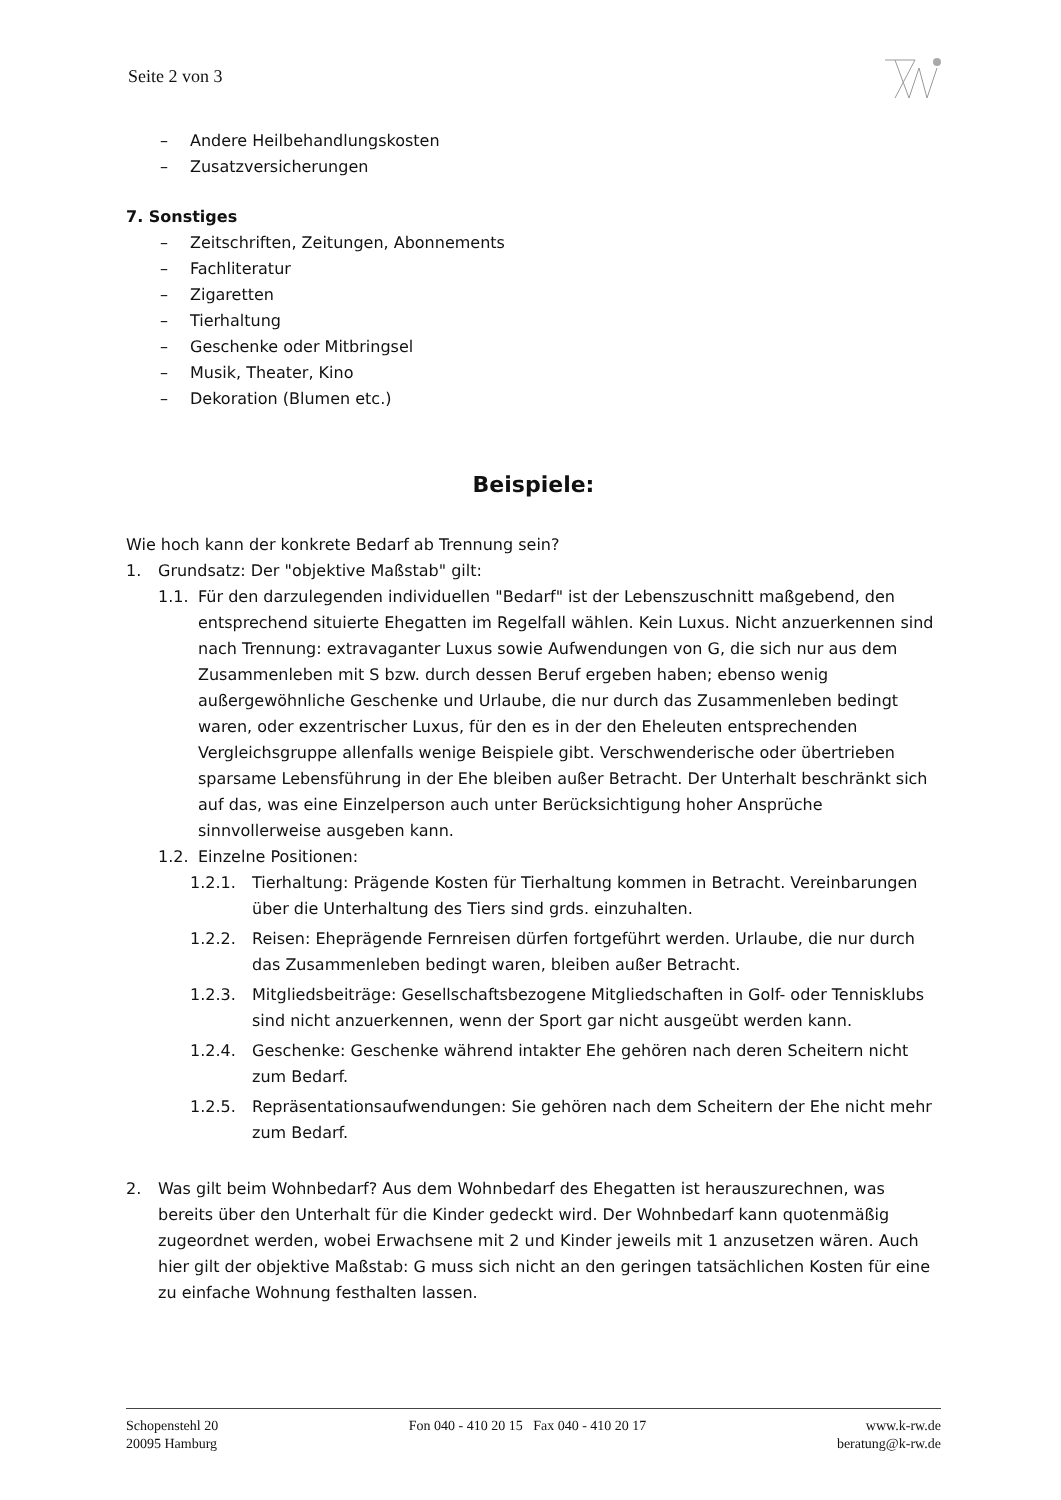Seite 2 von 3
– Andere Heilbehandlungskosten
– Zusatzversicherungen
7. Sonstiges
– Zeitschriften, Zeitungen, Abonnements
– Fachliteratur
– Zigaretten
– Tierhaltung
– Geschenke oder Mitbringsel
– Musik, Theater, Kino
– Dekoration (Blumen etc.)
Beispiele:
Wie hoch kann der konkrete Bedarf ab Trennung sein?
1. Grundsatz: Der "objektive Maßstab" gilt:
1.1. Für den darzulegenden individuellen "Bedarf" ist der Lebenszuschnitt maßgebend, den entsprechend situierte Ehegatten im Regelfall wählen. Kein Luxus. Nicht anzuerkennen sind nach Trennung: extravaganter Luxus sowie Aufwendungen von G, die sich nur aus dem Zusammenleben mit S bzw. durch dessen Beruf ergeben haben; ebenso wenig außergewöhnliche Geschenke und Urlaube, die nur durch das Zusammenleben bedingt waren, oder exzentrischer Luxus, für den es in der den Eheleuten entsprechenden Vergleichsgruppe allenfalls wenige Beispiele gibt. Verschwenderische oder übertrieben sparsame Lebensführung in der Ehe bleiben außer Betracht. Der Unterhalt beschränkt sich auf das, was eine Einzelperson auch unter Berücksichtigung hoher Ansprüche sinnvollerweise ausgeben kann.
1.2. Einzelne Positionen:
1.2.1. Tierhaltung: Prägende Kosten für Tierhaltung kommen in Betracht. Vereinbarungen über die Unterhaltung des Tiers sind grds. einzuhalten.
1.2.2. Reisen: Eheprägende Fernreisen dürfen fortgeführt werden. Urlaube, die nur durch das Zusammenleben bedingt waren, bleiben außer Betracht.
1.2.3. Mitgliedsbeiträge: Gesellschaftsbezogene Mitgliedschaften in Golf- oder Tennisklubs sind nicht anzuerkennen, wenn der Sport gar nicht ausgeübt werden kann.
1.2.4. Geschenke: Geschenke während intakter Ehe gehören nach deren Scheitern nicht zum Bedarf.
1.2.5. Repräsentationsaufwendungen: Sie gehören nach dem Scheitern der Ehe nicht mehr zum Bedarf.
2. Was gilt beim Wohnbedarf? Aus dem Wohnbedarf des Ehegatten ist herauszurechnen, was bereits über den Unterhalt für die Kinder gedeckt wird. Der Wohnbedarf kann quotenmäßig zugeordnet werden, wobei Erwachsene mit 2 und Kinder jeweils mit 1 anzusetzen wären. Auch hier gilt der objektive Maßstab: G muss sich nicht an den geringen tatsächlichen Kosten für eine zu einfache Wohnung festhalten lassen.
Schopenstehl 20
20095 Hamburg
Fon 040 - 410 20 15 Fax 040 - 410 20 17
www.k-rw.de
beratung@k-rw.de